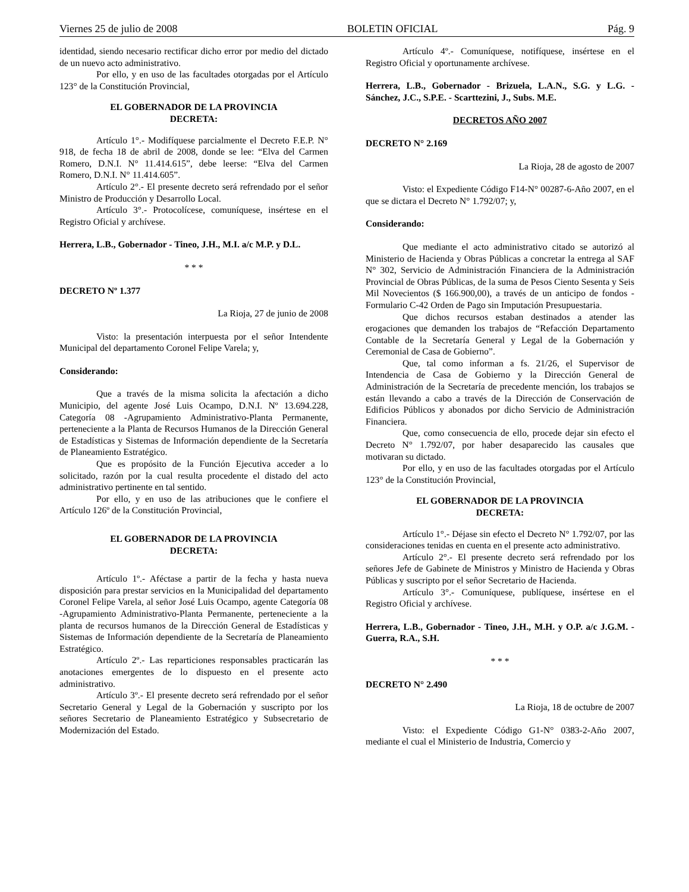Viernes 25 de julio de 2008 BOLETIN OFICIAL Pág. 9
identidad, siendo necesario rectificar dicho error por medio del dictado de un nuevo acto administrativo.
Por ello, y en uso de las facultades otorgadas por el Artículo 123° de la Constitución Provincial,
EL GOBERNADOR DE LA PROVINCIA
DECRETA:
Artículo 1°.- Modifíquese parcialmente el Decreto F.E.P. N° 918, de fecha 18 de abril de 2008, donde se lee: “Elva del Carmen Romero, D.N.I. N° 11.414.615”, debe leerse: “Elva del Carmen Romero, D.N.I. N° 11.414.605”.
Artículo 2°.- El presente decreto será refrendado por el señor Ministro de Producción y Desarrollo Local.
Artículo 3°.- Protocolícese, comuníquese, insértese en el Registro Oficial y archívese.
Herrera, L.B., Gobernador - Tineo, J.H., M.I. a/c M.P. y D.L.
* * *
DECRETO Nº 1.377
La Rioja, 27 de junio de 2008
Visto: la presentación interpuesta por el señor Intendente Municipal del departamento Coronel Felipe Varela; y,
Considerando:
Que a través de la misma solicita la afectación a dicho Municipio, del agente José Luis Ocampo, D.N.I. Nº 13.694.228, Categoría 08 -Agrupamiento Administrativo-Planta Permanente, perteneciente a la Planta de Recursos Humanos de la Dirección General de Estadísticas y Sistemas de Información dependiente de la Secretaría de Planeamiento Estratégico.
Que es propósito de la Función Ejecutiva acceder a lo solicitado, razón por la cual resulta procedente el distado del acto administrativo pertinente en tal sentido.
Por ello, y en uso de las atribuciones que le confiere el Artículo 126º de la Constitución Provincial,
EL GOBERNADOR DE LA PROVINCIA
DECRETA:
Artículo 1º.- Aféctase a partir de la fecha y hasta nueva disposición para prestar servicios en la Municipalidad del departamento Coronel Felipe Varela, al señor José Luis Ocampo, agente Categoría 08 -Agrupamiento Administrativo-Planta Permanente, perteneciente a la planta de recursos humanos de la Dirección General de Estadísticas y Sistemas de Información dependiente de la Secretaría de Planeamiento Estratégico.
Artículo 2º.- Las reparticiones responsables practicarán las anotaciones emergentes de lo dispuesto en el presente acto administrativo.
Artículo 3º.- El presente decreto será refrendado por el señor Secretario General y Legal de la Gobernación y suscripto por los señores Secretario de Planeamiento Estratégico y Subsecretario de Modernización del Estado.
Artículo 4º.- Comuníquese, notifíquese, insértese en el Registro Oficial y oportunamente archívese.
Herrera, L.B., Gobernador - Brizuela, L.A.N., S.G. y L.G. - Sánchez, J.C., S.P.E. - Scarttezini, J., Subs. M.E.
DECRETOS AÑO 2007
DECRETO N° 2.169
La Rioja, 28 de agosto de 2007
Visto: el Expediente Código F14-N° 00287-6-Año 2007, en el que se dictara el Decreto N° 1.792/07; y,
Considerando:
Que mediante el acto administrativo citado se autorizó al Ministerio de Hacienda y Obras Públicas a concretar la entrega al SAF N° 302, Servicio de Administración Financiera de la Administración Provincial de Obras Públicas, de la suma de Pesos Ciento Sesenta y Seis Mil Novecientos ($ 166.900,00), a través de un anticipo de fondos -Formulario C-42 Orden de Pago sin Imputación Presupuestaria.
Que dichos recursos estaban destinados a atender las erogaciones que demanden los trabajos de “Refacción Departamento Contable de la Secretaría General y Legal de la Gobernación y Ceremonial de Casa de Gobierno”.
Que, tal como informan a fs. 21/26, el Supervisor de Intendencia de Casa de Gobierno y la Dirección General de Administración de la Secretaría de precedente mención, los trabajos se están llevando a cabo a través de la Dirección de Conservación de Edificios Públicos y abonados por dicho Servicio de Administración Financiera.
Que, como consecuencia de ello, procede dejar sin efecto el Decreto N° 1.792/07, por haber desaparecido las causales que motivaran su dictado.
Por ello, y en uso de las facultades otorgadas por el Artículo 123° de la Constitución Provincial,
EL GOBERNADOR DE LA PROVINCIA
DECRETA:
Artículo 1°.- Déjase sin efecto el Decreto N° 1.792/07, por las consideraciones tenidas en cuenta en el presente acto administrativo.
Artículo 2°.- El presente decreto será refrendado por los señores Jefe de Gabinete de Ministros y Ministro de Hacienda y Obras Públicas y suscripto por el señor Secretario de Hacienda.
Artículo 3°.- Comuníquese, publíquese, insértese en el Registro Oficial y archívese.
Herrera, L.B., Gobernador - Tineo, J.H., M.H. y O.P. a/c J.G.M. - Guerra, R.A., S.H.
* * *
DECRETO N° 2.490
La Rioja, 18 de octubre de 2007
Visto: el Expediente Código G1-N° 0383-2-Año 2007, mediante el cual el Ministerio de Industria, Comercio y